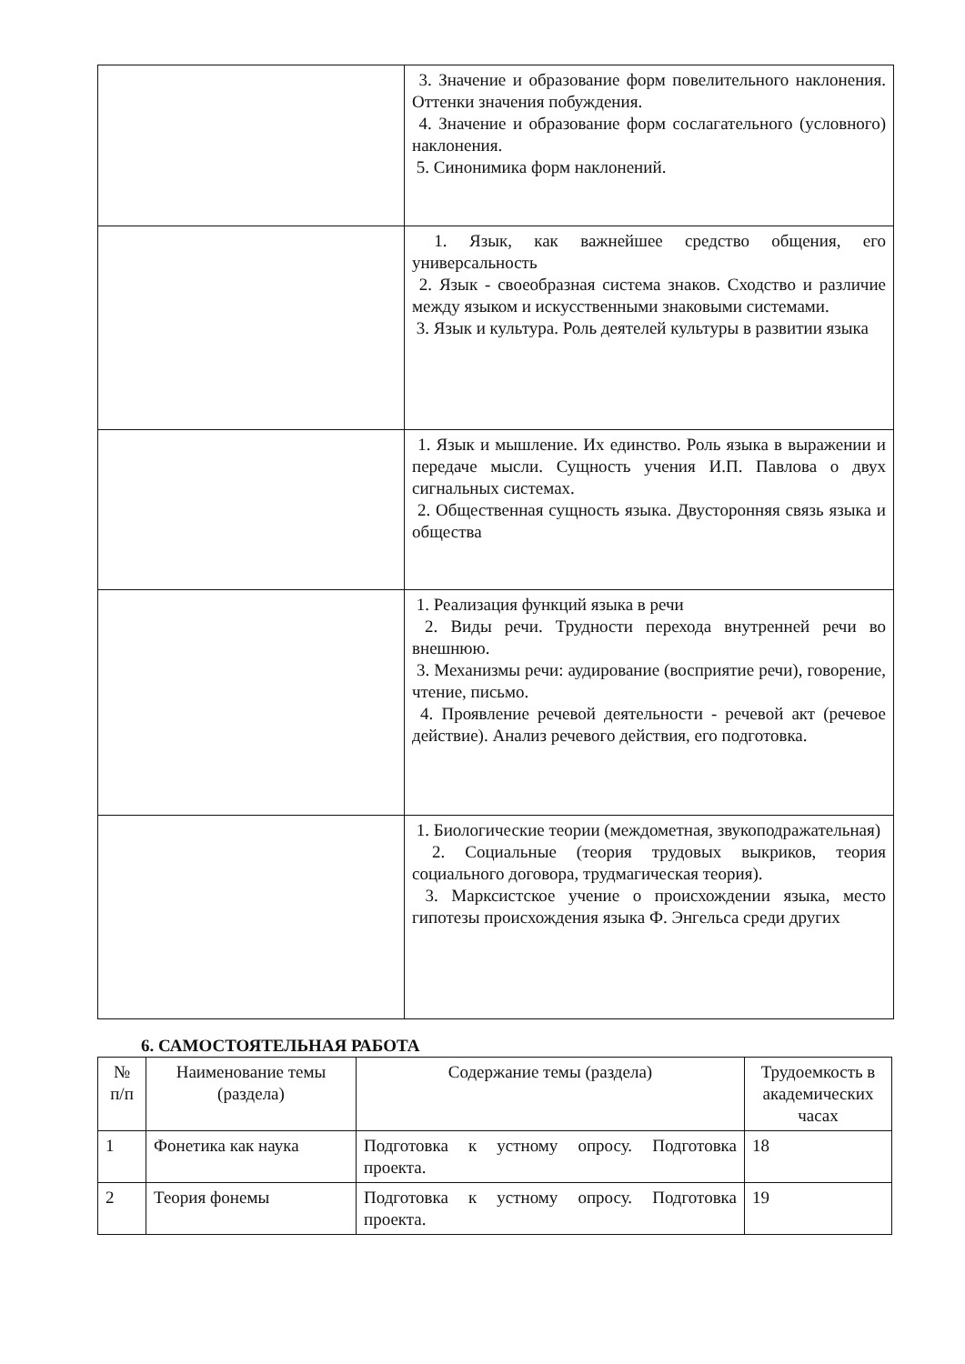| | 3. Значение и образование форм повелительного наклонения. Оттенки значения побуждения. 4. Значение и образование форм сослагательного (условного) наклонения. 5. Синонимика форм наклонений. |
| | 1. Язык, как важнейшее средство общения, его универсальность 2. Язык - своеобразная система знаков. Сходство и различие между языком и искусственными знаковыми системами. 3. Язык и культура. Роль деятелей культуры в развитии языка |
| | 1. Язык и мышление. Их единство. Роль языка в выражении и передаче мысли. Сущность учения И.П. Павлова о двух сигнальных системах. 2. Общественная сущность языка. Двусторонняя связь языка и общества |
| | 1. Реализация функций языка в речи 2. Виды речи. Трудности перехода внутренней речи во внешнюю. 3. Механизмы речи: аудирование (восприятие речи), говорение, чтение, письмо. 4. Проявление речевой деятельности - речевой акт (речевое действие). Анализ речевого действия, его подготовка. |
| | 1. Биологические теории (междометная, звукоподражательная) 2. Социальные (теория трудовых выкриков, теория социального договора, трудмагическая теория). 3. Марксистское учение о происхождении языка, место гипотезы происхождения языка Ф. Энгельса среди других |
6. САМОСТОЯТЕЛЬНАЯ РАБОТА
| № п/п | Наименование темы (раздела) | Содержание темы (раздела) | Трудоемкость в академических часах |
| --- | --- | --- | --- |
| 1 | Фонетика как наука | Подготовка к устному опросу. Подготовка проекта. | 18 |
| 2 | Теория фонемы | Подготовка к устному опросу. Подготовка проекта. | 19 |